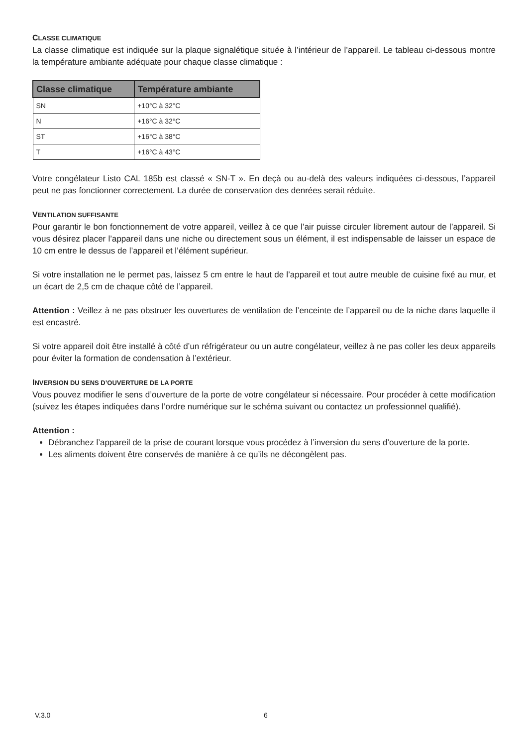CLASSE CLIMATIQUE
La classe climatique est indiquée sur la plaque signalétique située à l’intérieur de l’appareil. Le tableau ci-dessous montre la température ambiante adéquate pour chaque classe climatique :
| Classe climatique | Température ambiante |
| --- | --- |
| SN | +10°C à 32°C |
| N | +16°C à 32°C |
| ST | +16°C à 38°C |
| T | +16°C à 43°C |
Votre congélateur Listo CAL 185b est classé « SN-T ». En deçà ou au-delà des valeurs indiquées ci-dessous, l’appareil peut ne pas fonctionner correctement. La durée de conservation des denrées serait réduite.
VENTILATION SUFFISANTE
Pour garantir le bon fonctionnement de votre appareil, veillez à ce que l’air puisse circuler librement autour de l’appareil. Si vous désirez placer l’appareil dans une niche ou directement sous un élément, il est indispensable de laisser un espace de 10 cm entre le dessus de l’appareil et l’élément supérieur.
Si votre installation ne le permet pas, laissez 5 cm entre le haut de l’appareil et tout autre meuble de cuisine fixé au mur, et un écart de 2,5 cm de chaque côté de l’appareil.
Attention : Veillez à ne pas obstruer les ouvertures de ventilation de l’enceinte de l’appareil ou de la niche dans laquelle il est encastré.
Si votre appareil doit être installé à côté d’un réfrigérateur ou un autre congélateur, veillez à ne pas coller les deux appareils pour éviter la formation de condensation à l’extérieur.
INVERSION DU SENS D’OUVERTURE DE LA PORTE
Vous pouvez modifier le sens d’ouverture de la porte de votre congélateur si nécessaire. Pour procéder à cette modification (suivez les étapes indiquées dans l’ordre numérique sur le schéma suivant ou contactez un professionnel qualifié).
Attention :
Débranchez l’appareil de la prise de courant lorsque vous procédez à l’inversion du sens d’ouverture de la porte.
Les aliments doivent être conservés de manière à ce qu’ils ne décongèlent pas.
V.3.0 6